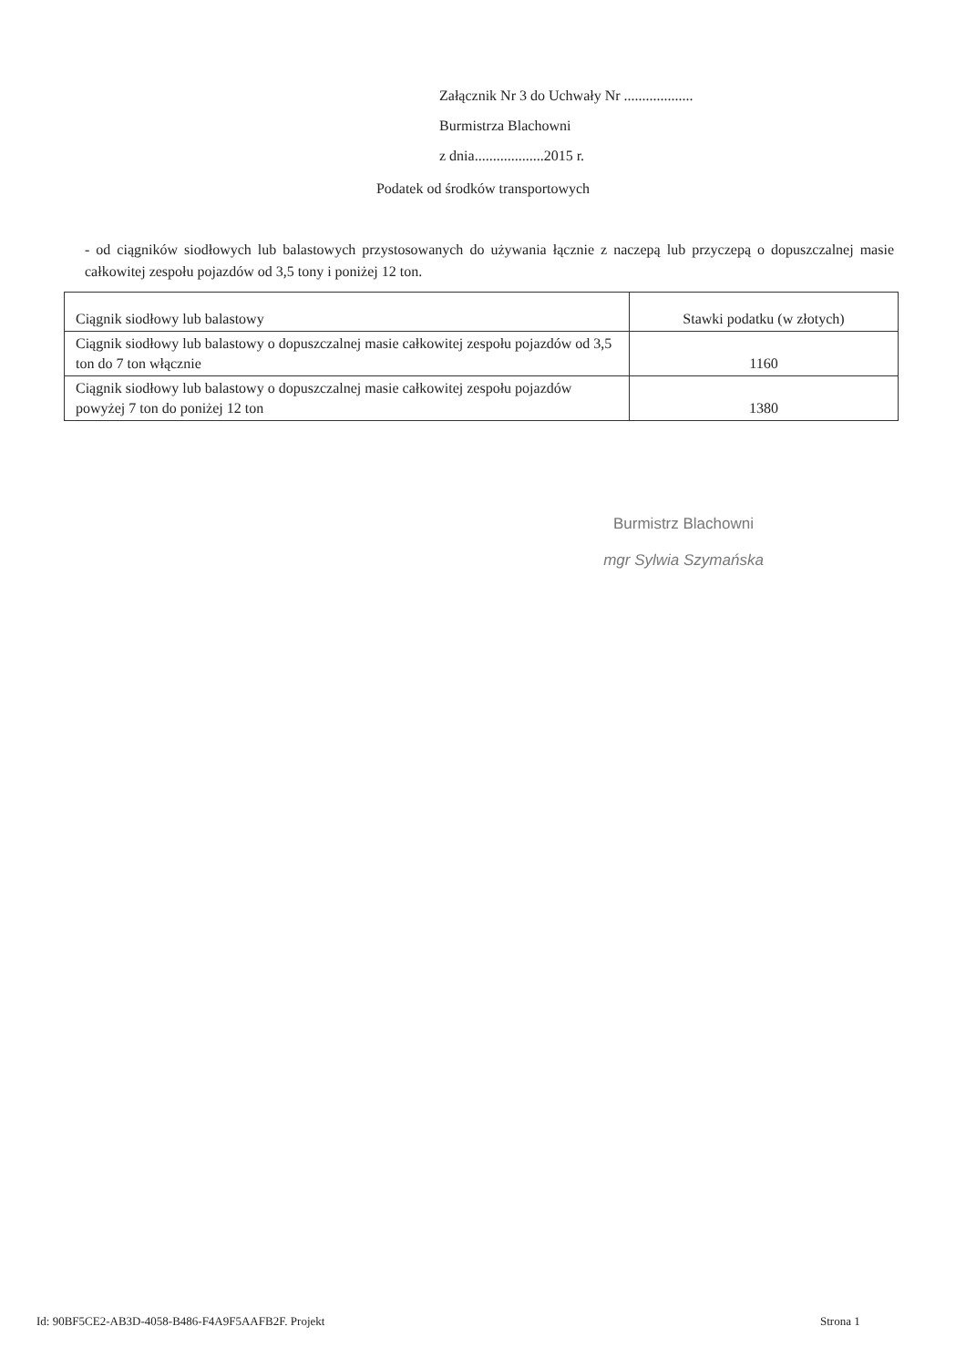Załącznik Nr 3 do Uchwały Nr ...................
Burmistrza Blachowni
z dnia...................2015 r.
Podatek od środków transportowych
- od ciągników siodłowych lub balastowych przystosowanych do używania łącznie z naczepą lub przyczepą o dopuszczalnej masie całkowitej zespołu pojazdów od 3,5 tony i poniżej 12 ton.
| Ciągnik siodłowy lub balastowy | Stawki podatku (w złotych) |
| --- | --- |
| Ciągnik siodłowy lub balastowy o dopuszczalnej masie całkowitej zespołu pojazdów od 3,5 ton do 7 ton włącznie | 1160 |
| Ciągnik siodłowy lub balastowy o dopuszczalnej masie całkowitej zespołu pojazdów powyżej 7 ton do poniżej 12 ton | 1380 |
Burmistrz Blachowni
mgr Sylwia Szymańska
Id: 90BF5CE2-AB3D-4058-B486-F4A9F5AAFB2F. Projekt
Strona 1